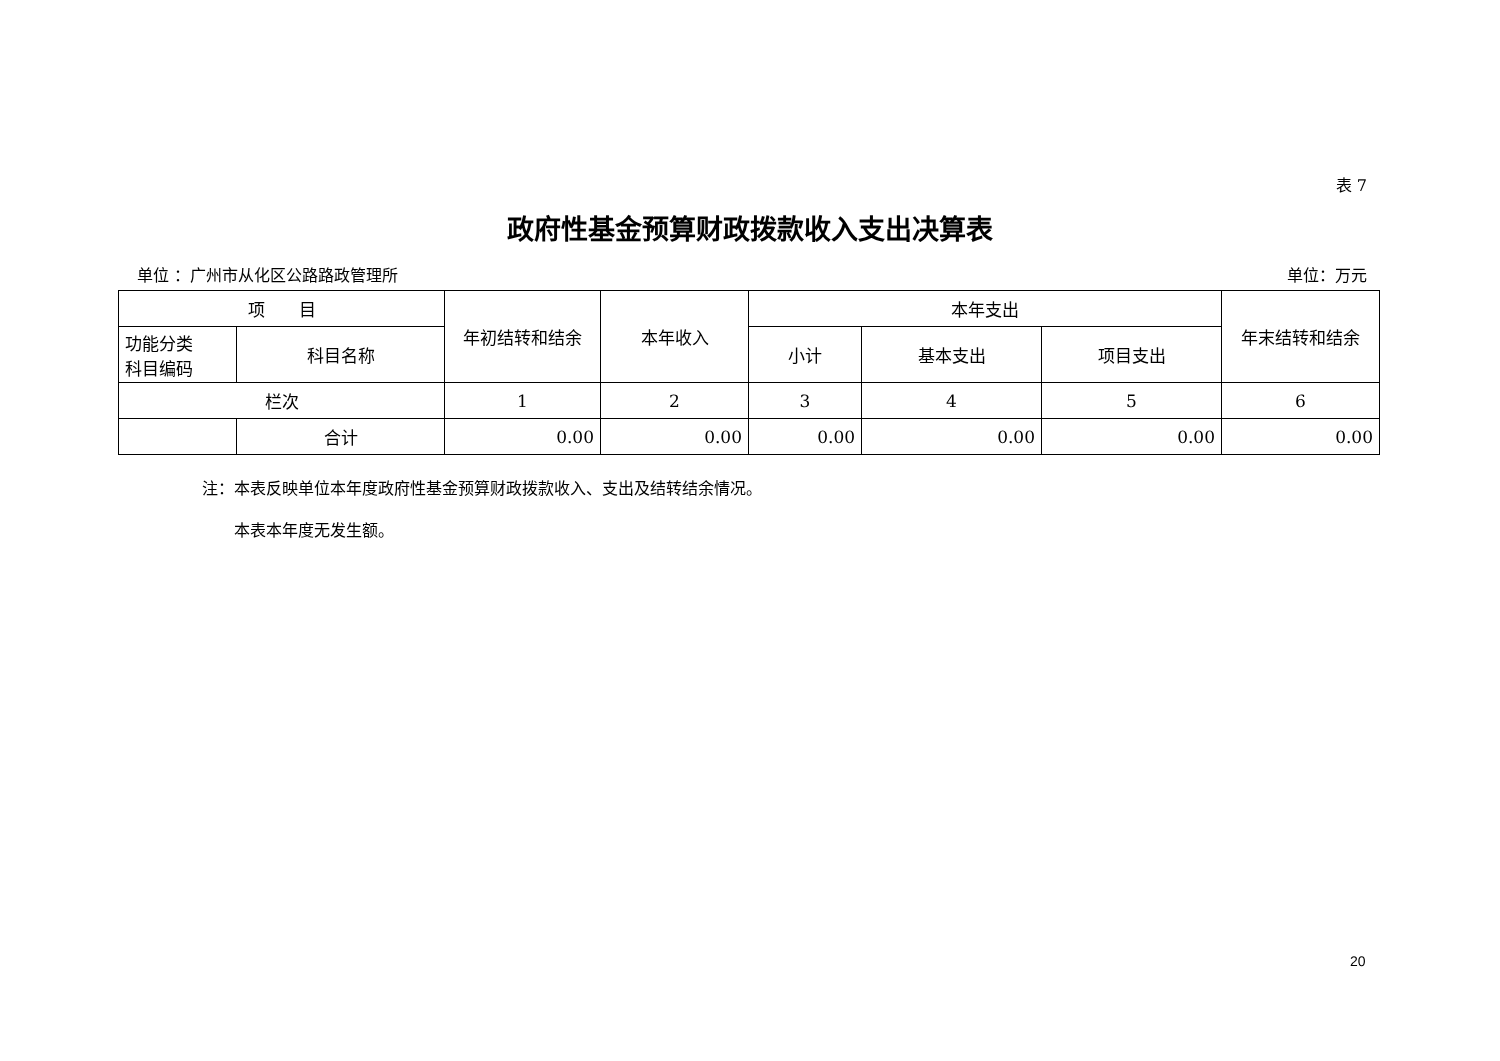表 7
政府性基金预算财政拨款收入支出决算表
单位 ：广州市从化区公路路政管理所 单位：万元
| 项 目 | | 年初结转和结余 | 本年收入 | 本年支出 | | | 年末结转和结余 |
| --- | --- | --- | --- | --- | --- | --- | --- |
| 功能分类 科目编码 | 科目名称 | | | 小计 | 基本支出 | 项目支出 | |
| 栏次 | | 1 | 2 | 3 | 4 | 5 | 6 |
| | 合计 | 0.00 | 0.00 | 0.00 | 0.00 | 0.00 | 0.00 |
注：本表反映单位本年度政府性基金预算财政拨款收入、支出及结转结余情况。
　　本表本年度无发生额。
20